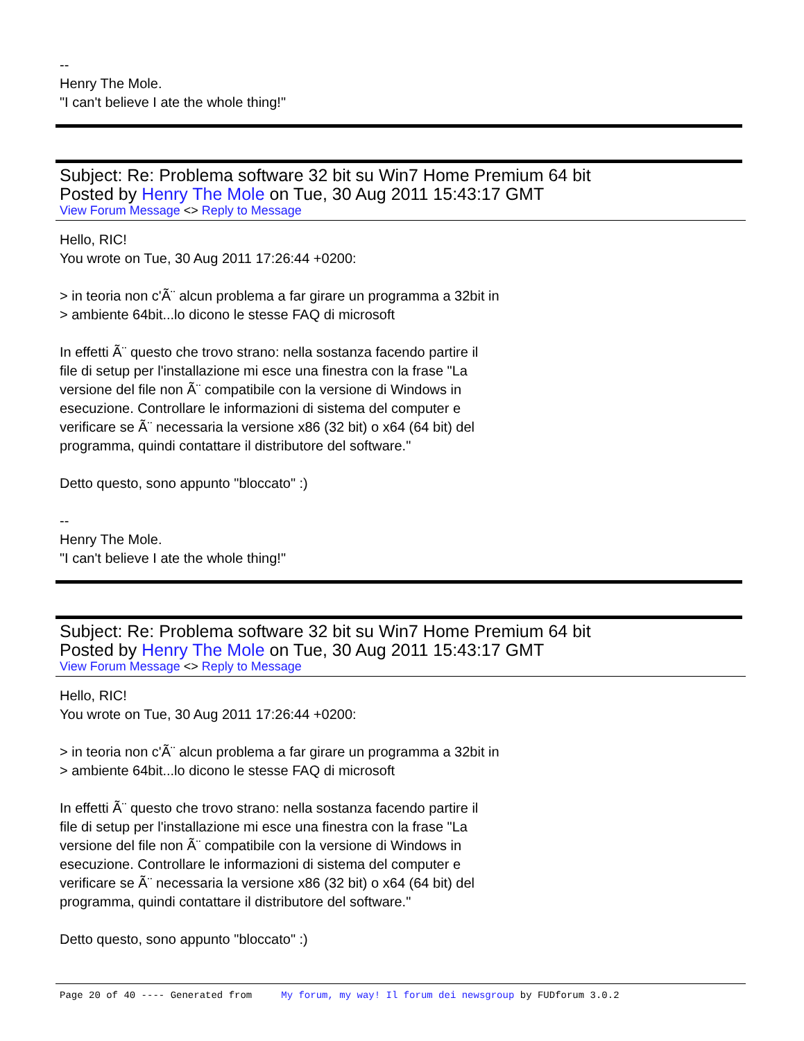--
Henry The Mole.
"I can't believe I ate the whole thing!"
Subject: Re: Problema software 32 bit su Win7 Home Premium 64 bit
Posted by Henry The Mole on Tue, 30 Aug 2011 15:43:17 GMT
View Forum Message <> Reply to Message
Hello, RIC!
You wrote on Tue, 30 Aug 2011 17:26:44 +0200:
> in teoria non c'Ã¨ alcun problema a far girare un programma a 32bit in
> ambiente 64bit...lo dicono le stesse FAQ di microsoft
In effetti Ã¨ questo che trovo strano: nella sostanza facendo partire il
file di setup per l'installazione mi esce una finestra con la frase "La
versione del file non Ã¨ compatibile con la versione di Windows in
esecuzione. Controllare le informazioni di sistema del computer e
verificare se Ã¨ necessaria la versione x86 (32 bit) o x64 (64 bit) del
programma, quindi contattare il distributore del software."
Detto questo, sono appunto "bloccato" :)
--
Henry The Mole.
"I can't believe I ate the whole thing!"
Subject: Re: Problema software 32 bit su Win7 Home Premium 64 bit
Posted by Henry The Mole on Tue, 30 Aug 2011 15:43:17 GMT
View Forum Message <> Reply to Message
Hello, RIC!
You wrote on Tue, 30 Aug 2011 17:26:44 +0200:
> in teoria non c'Ã¨ alcun problema a far girare un programma a 32bit in
> ambiente 64bit...lo dicono le stesse FAQ di microsoft
In effetti Ã¨ questo che trovo strano: nella sostanza facendo partire il
file di setup per l'installazione mi esce una finestra con la frase "La
versione del file non Ã¨ compatibile con la versione di Windows in
esecuzione. Controllare le informazioni di sistema del computer e
verificare se Ã¨ necessaria la versione x86 (32 bit) o x64 (64 bit) del
programma, quindi contattare il distributore del software."
Detto questo, sono appunto "bloccato" :)
Page 20 of 40 ---- Generated from My forum, my way! Il forum dei newsgroup by FUDforum 3.0.2